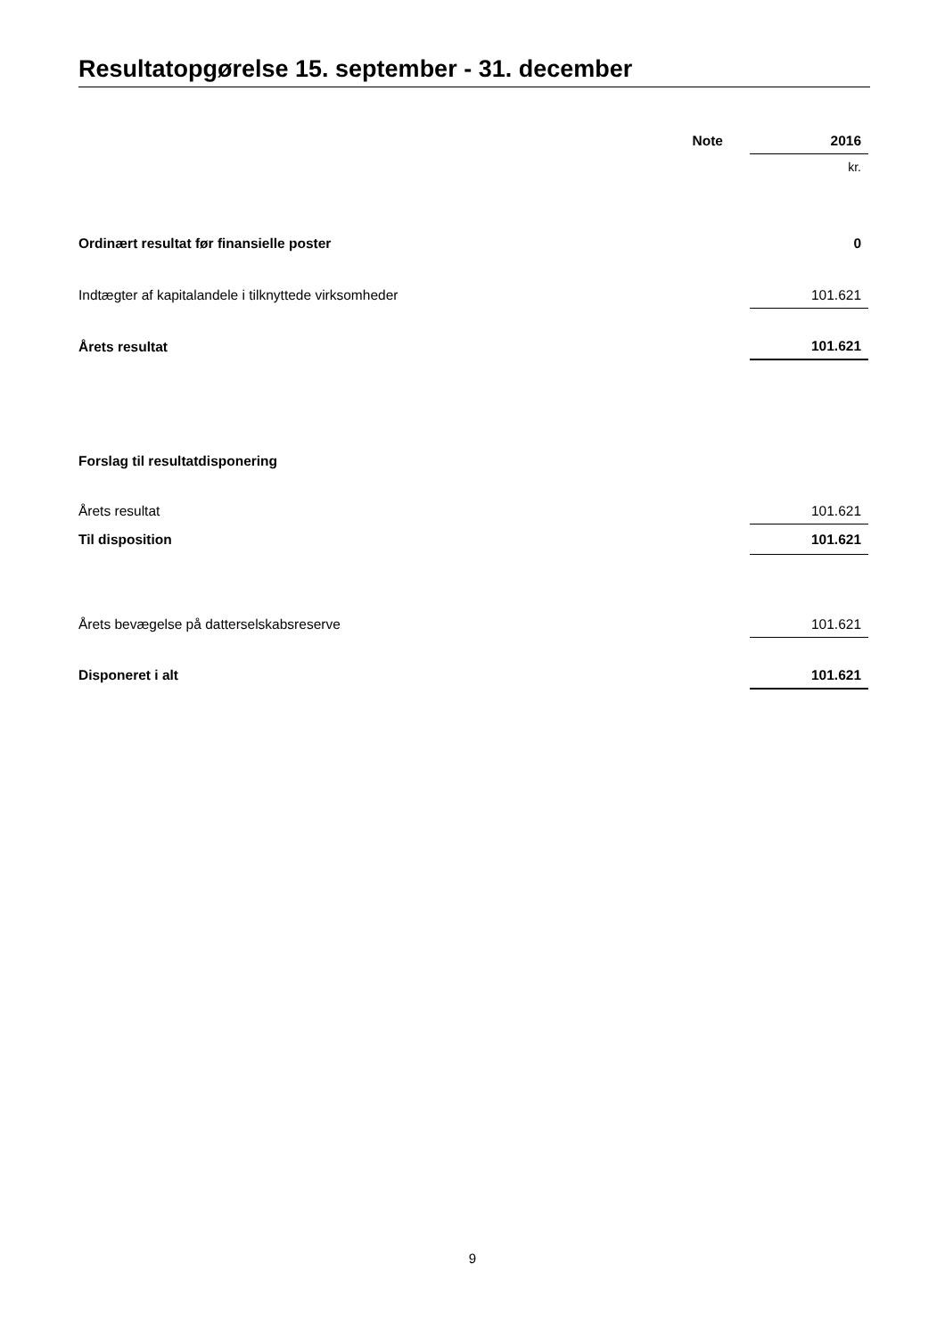Resultatopgørelse 15. september - 31. december
| | Note | 2016 |
| | | kr. |
| Ordinært resultat før finansielle poster | | 0 |
| Indtægter af kapitalandele i tilknyttede virksomheder | | 101.621 |
| Årets resultat | | 101.621 |
| Forslag til resultatdisponering | | |
| Årets resultat | | 101.621 |
| Til disposition | | 101.621 |
| Årets bevægelse på datterselskabsreserve | | 101.621 |
| Disponeret i alt | | 101.621 |
9